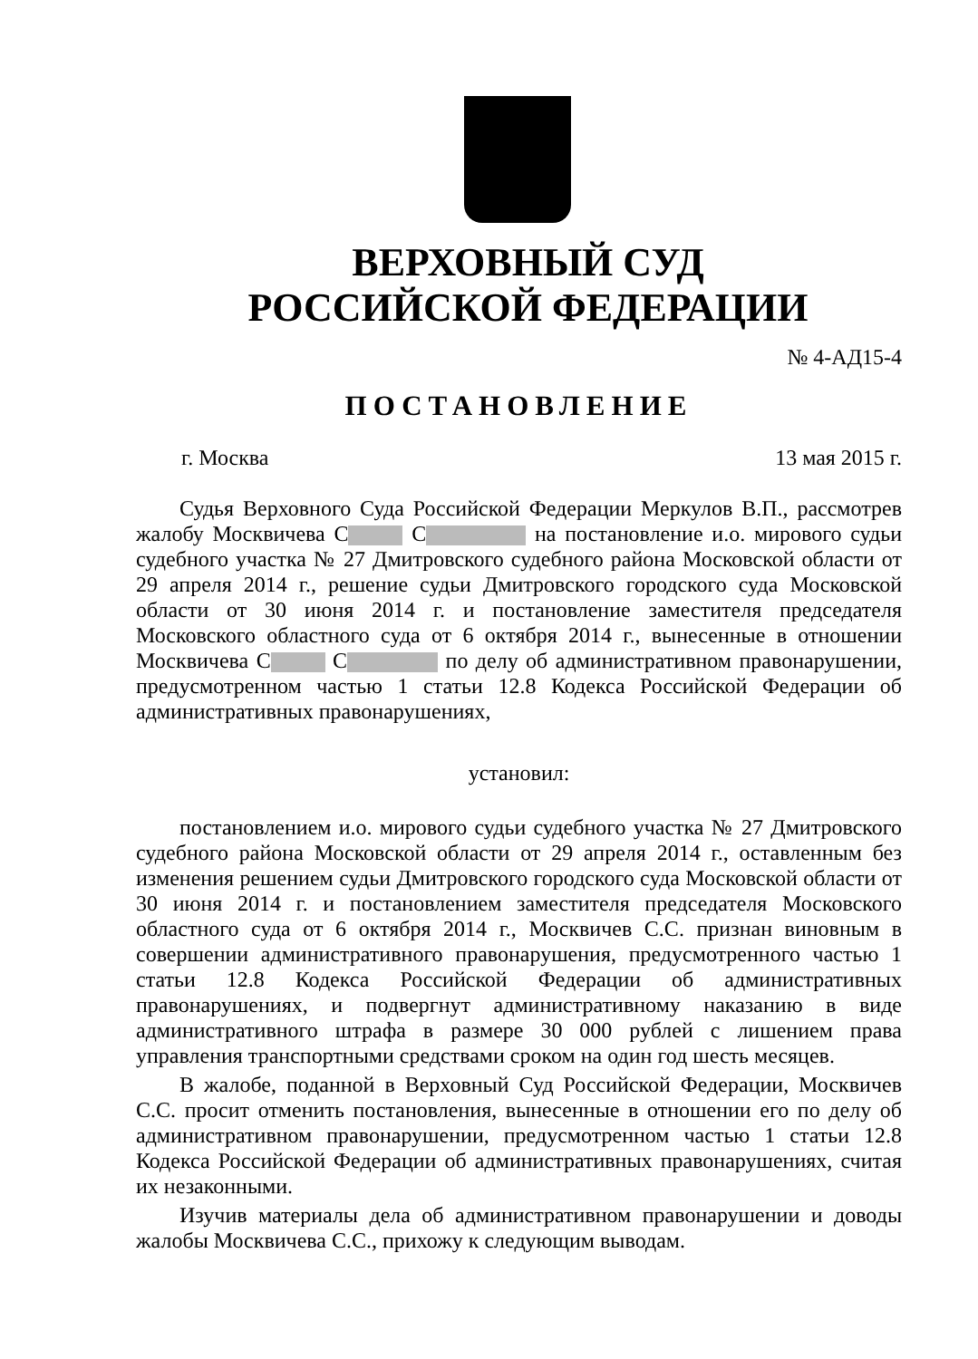ВЕРХОВНЫЙ СУД
РОССИЙСКОЙ ФЕДЕРАЦИИ
№ 4-АД15-4
ПОСТАНОВЛЕНИЕ
г. Москва 13 мая 2015 г.
Судья Верховного Суда Российской Федерации Меркулов В.П., рассмотрев жалобу Москвичева С С на постановление и.о. мирового судьи судебного участка № 27 Дмитровского судебного района Московской области от 29 апреля 2014 г., решение судьи Дмитровского городского суда Московской области от 30 июня 2014 г. и постановление заместителя председателя Московского областного суда от 6 октября 2014 г., вынесенные в отношении Москвичева С С по делу об административном правонарушении, предусмотренном частью 1 статьи 12.8 Кодекса Российской Федерации об административных правонарушениях,
установил:
постановлением и.о. мирового судьи судебного участка № 27 Дмитровского судебного района Московской области от 29 апреля 2014 г., оставленным без изменения решением судьи Дмитровского городского суда Московской области от 30 июня 2014 г. и постановлением заместителя председателя Московского областного суда от 6 октября 2014 г., Москвичев С.С. признан виновным в совершении административного правонарушения, предусмотренного частью 1 статьи 12.8 Кодекса Российской Федерации об административных правонарушениях, и подвергнут административному наказанию в виде административного штрафа в размере 30 000 рублей с лишением права управления транспортными средствами сроком на один год шесть месяцев.
В жалобе, поданной в Верховный Суд Российской Федерации, Москвичев С.С. просит отменить постановления, вынесенные в отношении его по делу об административном правонарушении, предусмотренном частью 1 статьи 12.8 Кодекса Российской Федерации об административных правонарушениях, считая их незаконными.
Изучив материалы дела об административном правонарушении и доводы жалобы Москвичева С.С., прихожу к следующим выводам.